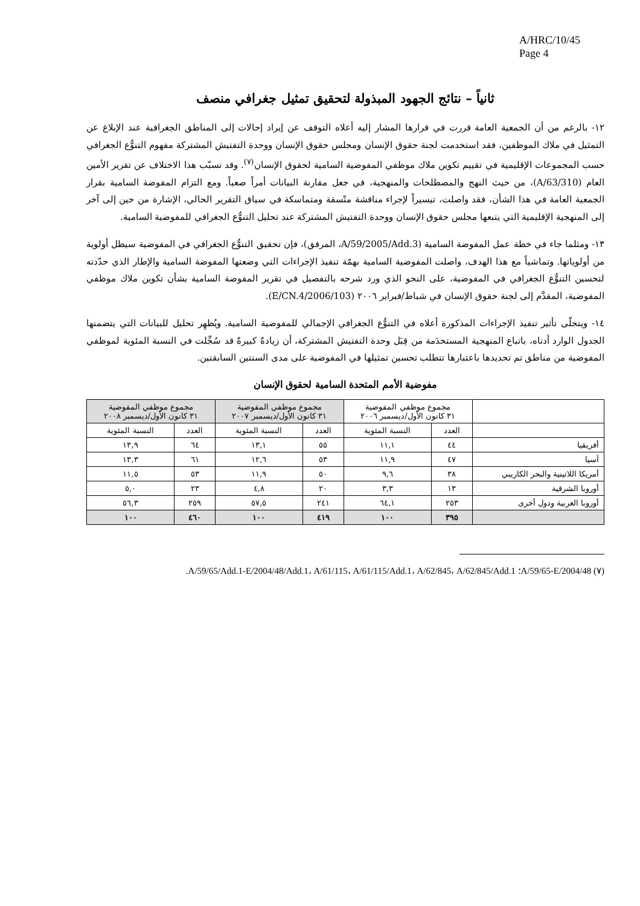A/HRC/10/45
Page 4
ثانياً – نتائج الجهود المبذولة لتحقيق تمثيل جغرافي منصف
١٢- بالرغم من أن الجمعية العامة قررت في قرارها المشار إليه أعلاه التوقف عن إيراد إحالات إلى المناطق الجغرافية عند الإبلاغ عن التمثيل في ملاك الموظفين، فقد استخدمت لجنة حقوق الإنسان ومجلس حقوق الإنسان ووحدة التفتيش المشتركة مفهوم التنوُّع الجغرافي حسب المجموعات الإقليمية في تقييم تكوين ملاك موظفي المفوضية السامية لحقوق الإنسان<sup>(٧)</sup>. وقد تسبّب هذا الاختلاف عن تقرير الأمين العام (A/63/310)، من حيث النهج والمصطلحات والمنهجية، في جعل مقارنة البيانات أمراً صعباً. ومع التزام المفوضة السامية بقرار الجمعية العامة في هذا الشأن، فقد واصلت، تيسيراً لإجراء مناقشة متّسقة ومتماسكة في سياق التقرير الحالي، الإشارة من حين إلى آخر إلى المنهجية الإقليمية التي يتبعها مجلس حقوق الإنسان ووحدة التفتيش المشتركة عند تحليل التنوُّع الجغرافي للمفوضية السامية.
١٣- ومثلما جاء في خطة عمل المفوضة السامية (A/59/2005/Add.3، المرفق)، فإن تحقيق التنوُّع الجغرافي في المفوضية سيظل أولوية من أولوياتها. وتماشياً مع هذا الهدف، واصلت المفوضية السامية بهمّة تنفيذ الإجراءات التي وضعتها المفوضة السامية والإطار الذي حدّدته لتحسين التنوُّع الجغرافي في المفوضية، على النحو الذي ورد شرحه بالتفصيل في تقرير المفوضة السامية بشأن تكوين ملاك موظفي المفوضية، المقدَّم إلى لجنة حقوق الإنسان في شباط/فبراير ٢٠٠٦ (E/CN.4/2006/103).
١٤- ويتجلّى تأثير تنفيذ الإجراءات المذكورة أعلاه في التنوُّع الجغرافي الإجمالي للمفوضية السامية. ويُظهِر تحليل للبيانات التي يتضمنها الجدول الوارد أدناه، باتباع المنهجية المستخدَمة من قِبَل وحدة التفتيش المشتركة، أن زيادةً كبيرةً قد سُجِّلت في النسبة المئوية لموظفي المفوضية من مناطق تم تحديدها باعتبارها تتطلب تحسين تمثيلها في المفوضية على مدى السنتين السابقتين.
مفوضية الأمم المتحدة السامية لحقوق الإنسان
| | مجموع موظفي المفوضية ٣١ كانون الأول/ديسمبر ٢٠٠٦ | | مجموع موظفي المفوضية ٣١ كانون الأول/ديسمبر ٢٠٠٧ | | مجموع موظفي المفوضية ٣١ كانون الأول/ديسمبر ٢٠٠٨ | |
| --- | --- | --- | --- | --- | --- | --- |
| | العدد | النسبة المئوية | العدد | النسبة المئوية | العدد | النسبة المئوية |
| أفريقيا | ٤٤ | ١١,١ | ٥٥ | ١٣,١ | ٦٤ | ١٣,٩ |
| آسيا | ٤٧ | ١١,٩ | ٥٣ | ١٢,٦ | ٦١ | ١٣,٣ |
| أمريكا اللاتينية والبحر الكاريبي | ٣٨ | ٩,٦ | ٥٠ | ١١,٩ | ٥٣ | ١١,٥ |
| أوروبا الشرقية | ١٣ | ٣,٣ | ٢٠ | ٤,٨ | ٢٣ | ٥,٠ |
| أوروبا الغربية ودول أخرى | ٢٥٣ | ٦٤,١ | ٢٤١ | ٥٧,٥ | ٢٥٩ | ٥٦,٣ |
| | ٣٩٥ | ١٠٠ | ٤١٩ | ١٠٠ | ٤٦٠ | ١٠٠ |
(٧) A/59/65-E/2004/48؛ A/59/65/Add.1-E/2004/48/Add.1، A/61/115، A/61/115/Add.1، A/62/845، A/62/845/Add.1.